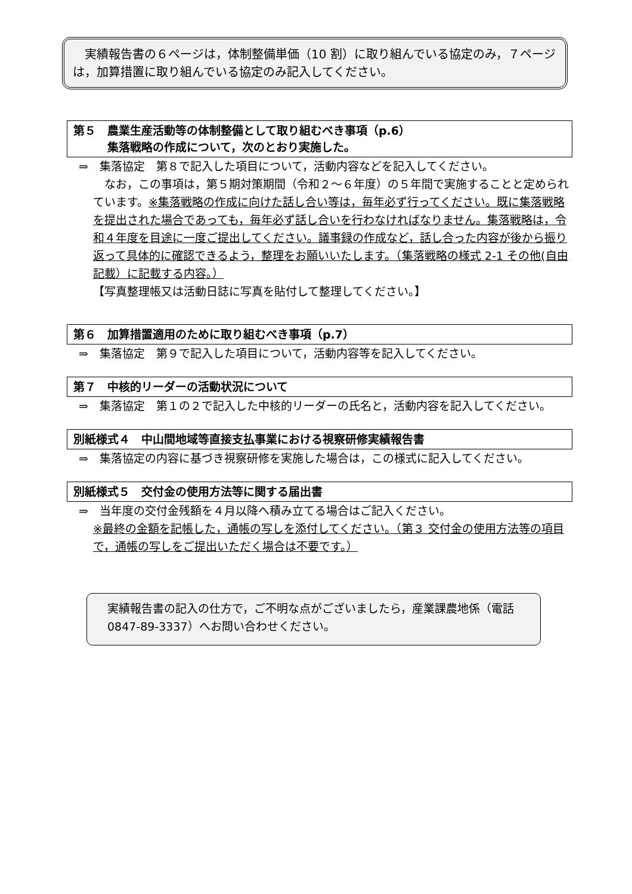実績報告書の６ページは，体制整備単価（10 割）に取り組んでいる協定のみ，７ページは，加算措置に取り組んでいる協定のみ記入してください。
第５　農業生産活動等の体制整備として取り組むべき事項（p.6）
　　　集落戦略の作成について，次のとおり実施した。
⇒　集落協定　第８で記入した項目について，活動内容などを記入してください。
　なお，この事項は，第５期対策期間（令和２～６年度）の５年間で実施することと定められています。※集落戦略の作成に向けた話し合い等は，毎年必ず行ってください。既に集落戦略を提出された場合であっても，毎年必ず話し合いを行わなければなりません。集落戦略は，令和４年度を目途に一度ご提出してください。議事録の作成など，話し合った内容が後から振り返って具体的に確認できるよう，整理をお願いいたします。（集落戦略の様式 2-1 その他(自由記載）に記載する内容。）
【写真整理帳又は活動日誌に写真を貼付して整理してください。】
第６　加算措置適用のために取り組むべき事項（p.7）
⇒　集落協定　第９で記入した項目について，活動内容等を記入してください。
第７　中核的リーダーの活動状況について
⇒　集落協定　第１の２で記入した中核的リーダーの氏名と，活動内容を記入してください。
別紙様式４　中山間地域等直接支払事業における視察研修実績報告書
⇒　集落協定の内容に基づき視察研修を実施した場合は，この様式に記入してください。
別紙様式５　交付金の使用方法等に関する届出書
⇒　当年度の交付金残額を４月以降へ積み立てる場合はご記入ください。
※最終の金額を記帳した，通帳の写しを添付してください。（第３ 交付金の使用方法等の項目で，通帳の写しをご提出いただく場合は不要です。）
実績報告書の記入の仕方で，ご不明な点がございましたら，産業課農地係（電話 0847-89-3337）へお問い合わせください。